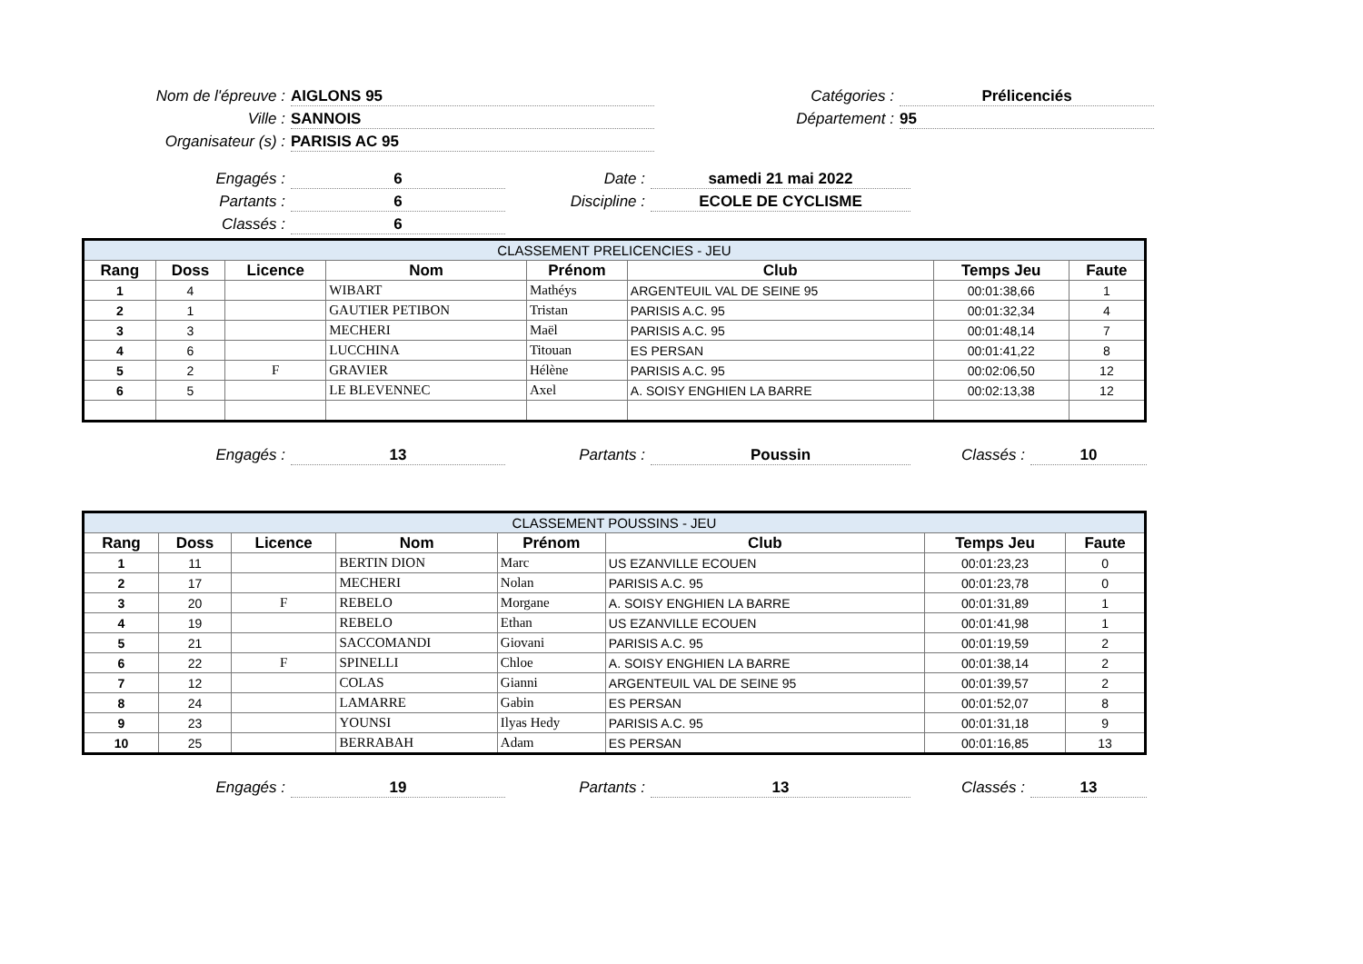Nom de l'épreuve :
AIGLONS 95
Catégories :
Prélicenciés
Ville :
SANNOIS
Département :
95
Organisateur (s) :
PARISIS AC 95
Engagés :
6
Date :
samedi 21 mai 2022
Partants :
6
Discipline :
ECOLE DE CYCLISME
Classés :
6
| CLASSEMENT PRELICENCIES - JEU | | | | | | | |
| --- | --- | --- | --- | --- | --- | --- | --- |
| Rang | Doss | Licence | Nom | Prénom | Club | Temps Jeu | Faute |
| 1 | 4 | | WIBART | Mathéys | ARGENTEUIL VAL DE SEINE 95 | 00:01:38,66 | 1 |
| 2 | 1 | | GAUTIER PETIBON | Tristan | PARISIS A.C. 95 | 00:01:32,34 | 4 |
| 3 | 3 | | MECHERI | Maël | PARISIS A.C. 95 | 00:01:48,14 | 7 |
| 4 | 6 | | LUCCHINA | Titouan | ES PERSAN | 00:01:41,22 | 8 |
| 5 | 2 | F | GRAVIER | Hélène | PARISIS A.C. 95 | 00:02:06,50 | 12 |
| 6 | 5 | | LE BLEVENNEC | Axel | A. SOISY ENGHIEN LA BARRE | 00:02:13,38 | 12 |
Engagés :
13
Partants :
Poussin
Classés :
10
| CLASSEMENT POUSSINS - JEU | | | | | | | |
| --- | --- | --- | --- | --- | --- | --- | --- |
| Rang | Doss | Licence | Nom | Prénom | Club | Temps Jeu | Faute |
| 1 | 11 | | BERTIN DION | Marc | US EZANVILLE ECOUEN | 00:01:23,23 | 0 |
| 2 | 17 | | MECHERI | Nolan | PARISIS A.C. 95 | 00:01:23,78 | 0 |
| 3 | 20 | F | REBELO | Morgane | A. SOISY ENGHIEN LA BARRE | 00:01:31,89 | 1 |
| 4 | 19 | | REBELO | Ethan | US EZANVILLE ECOUEN | 00:01:41,98 | 1 |
| 5 | 21 | | SACCOMANDI | Giovani | PARISIS A.C. 95 | 00:01:19,59 | 2 |
| 6 | 22 | F | SPINELLI | Chloe | A. SOISY ENGHIEN LA BARRE | 00:01:38,14 | 2 |
| 7 | 12 | | COLAS | Gianni | ARGENTEUIL VAL DE SEINE 95 | 00:01:39,57 | 2 |
| 8 | 24 | | LAMARRE | Gabin | ES PERSAN | 00:01:52,07 | 8 |
| 9 | 23 | | YOUNSI | Ilyas Hedy | PARISIS A.C. 95 | 00:01:31,18 | 9 |
| 10 | 25 | | BERRABAH | Adam | ES PERSAN | 00:01:16,85 | 13 |
Engagés :
19
Partants :
13
Classés :
13